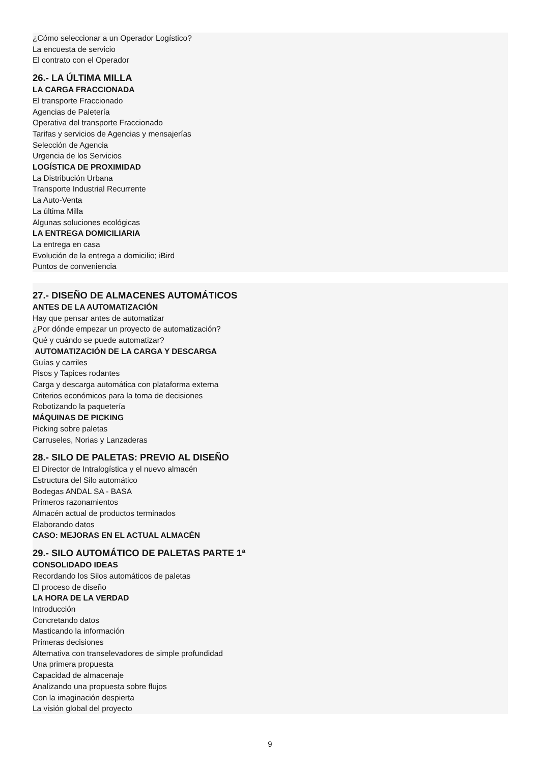¿Cómo seleccionar a un Operador Logístico?
La encuesta de servicio
El contrato con el Operador
26.- LA ÚLTIMA MILLA
LA CARGA FRACCIONADA
El transporte Fraccionado
Agencias de Paletería
Operativa del transporte Fraccionado
Tarifas y servicios de Agencias y mensajerías
Selección de Agencia
Urgencia de los Servicios
LOGÍSTICA DE PROXIMIDAD
La Distribución Urbana
Transporte Industrial Recurrente
La Auto-Venta
La última Milla
Algunas soluciones ecológicas
LA ENTREGA DOMICILIARIA
La entrega en casa
Evolución de la entrega a domicilio; iBird
Puntos de conveniencia
27.- DISEÑO DE ALMACENES AUTOMÁTICOS
ANTES DE LA AUTOMATIZACIÓN
Hay que pensar antes de automatizar
¿Por dónde empezar un proyecto de automatización?
Qué y cuándo se puede automatizar?
AUTOMATIZACIÓN DE LA CARGA Y DESCARGA
Guías y carriles
Pisos y Tapices rodantes
Carga y descarga automática con plataforma externa
Criterios económicos para la toma de decisiones
Robotizando la paquetería
MÁQUINAS DE PICKING
Picking sobre paletas
Carruseles, Norias y Lanzaderas
28.- SILO DE PALETAS: PREVIO AL DISEÑO
El Director de Intralogística y el nuevo almacén
Estructura del Silo automático
Bodegas ANDAL SA - BASA
Primeros razonamientos
Almacén actual de productos terminados
Elaborando datos
CASO: MEJORAS EN EL ACTUAL ALMACÉN
29.- SILO AUTOMÁTICO DE PALETAS PARTE 1ª
CONSOLIDADO IDEAS
Recordando los Silos automáticos de paletas
El proceso de diseño
LA HORA DE LA VERDAD
Introducción
Concretando datos
Masticando la información
Primeras decisiones
Alternativa con transelevadores de simple profundidad
Una primera propuesta
Capacidad de almacenaje
Analizando una propuesta sobre flujos
Con la imaginación despierta
La visión global del proyecto
9